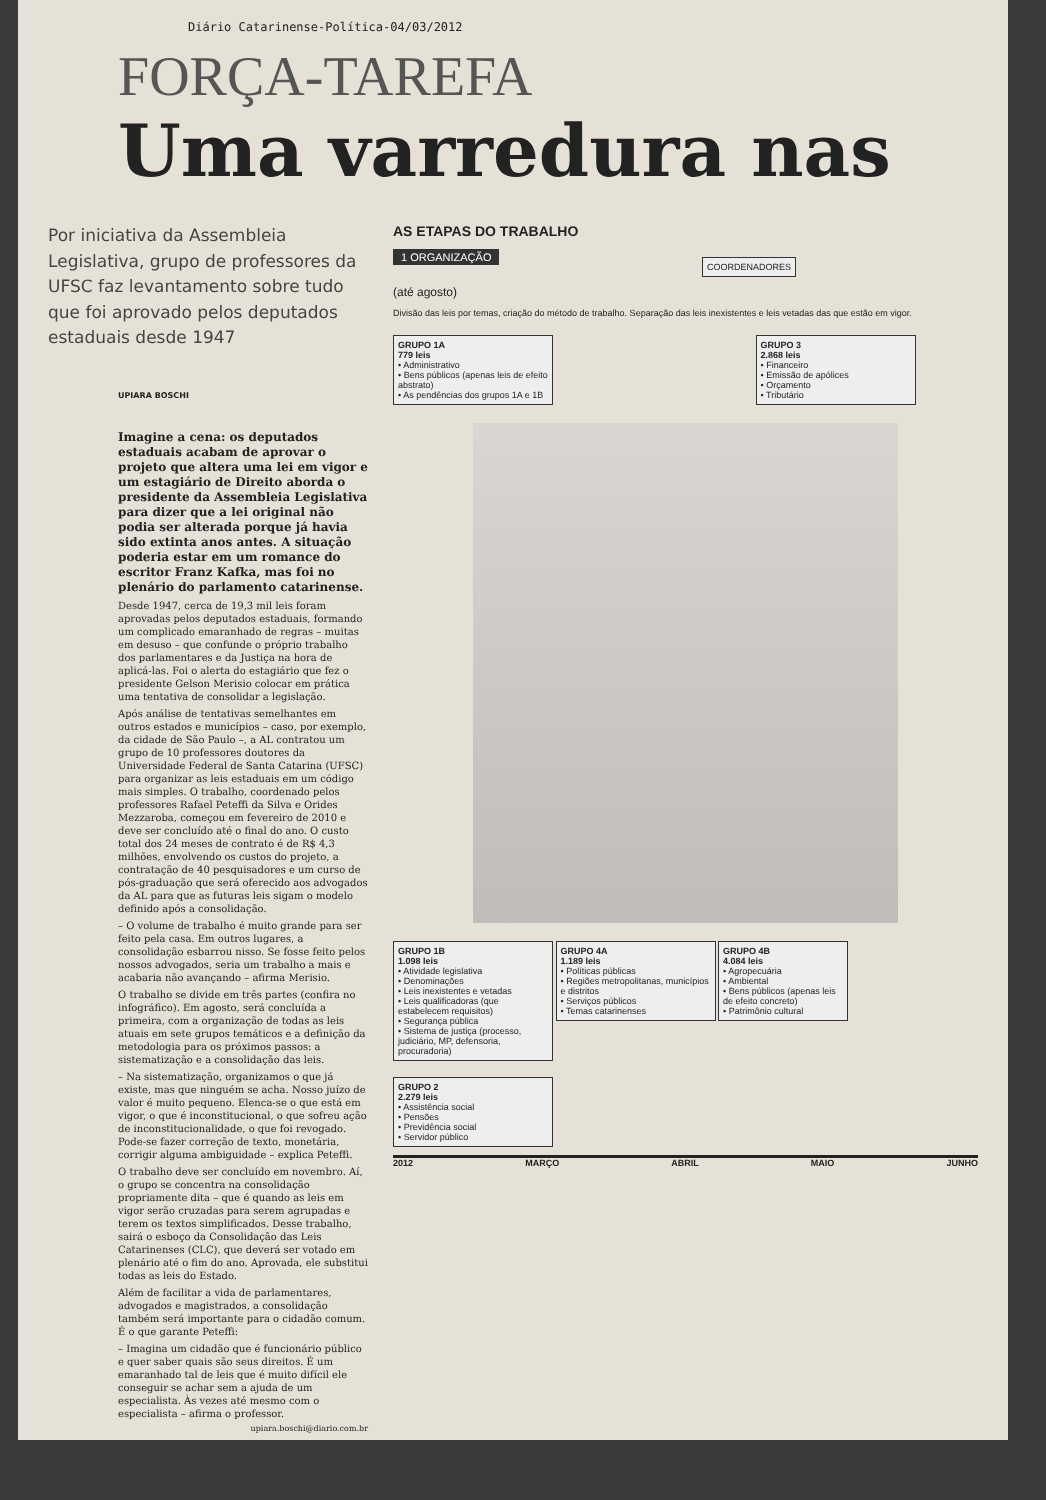Diário Catarinense-Política-04/03/2012
FORÇA-TAREFA
Uma varredura nas
Por iniciativa da Assembleia Legislativa, grupo de professores da UFSC faz levantamento sobre tudo que foi aprovado pelos deputados estaduais desde 1947
UPIARA BOSCHI
Imagine a cena: os deputados estaduais acabam de aprovar o projeto que altera uma lei em vigor e um estagiário de Direito aborda o presidente da Assembleia Legislativa para dizer que a lei original não podia ser alterada porque já havia sido extinta anos antes. A situação poderia estar em um romance do escritor Franz Kafka, mas foi no plenário do parlamento catarinense.
Desde 1947, cerca de 19,3 mil leis foram aprovadas pelos deputados estaduais, formando um complicado emaranhado de regras – muitas em desuso – que confunde o próprio trabalho dos parlamentares e da Justiça na hora de aplicá-las. Foi o alerta do estagiário que fez o presidente Gelson Merisio colocar em prática uma tentativa de consolidar a legislação.
Após análise de tentativas semelhantes em outros estados e municípios – caso, por exemplo, da cidade de São Paulo –, a AL contratou um grupo de 10 professores doutores da Universidade Federal de Santa Catarina (UFSC) para organizar as leis estaduais em um código mais simples. O trabalho, coordenado pelos professores Rafael Peteffi da Silva e Orides Mezzaroba, começou em fevereiro de 2010 e deve ser concluído até o final do ano. O custo total dos 24 meses de contrato é de R$ 4,3 milhões, envolvendo os custos do projeto, a contratação de 40 pesquisadores e um curso de pós-graduação que será oferecido aos advogados da AL para que as futuras leis sigam o modelo definido após a consolidação.
– O volume de trabalho é muito grande para ser feito pela casa. Em outros lugares, a consolidação esbarrou nisso. Se fosse feito pelos nossos advogados, seria um trabalho a mais e acabaria não avançando – afirma Merisio.
O trabalho se divide em três partes (confira no infográfico). Em agosto, será concluída a primeira, com a organização de todas as leis atuais em sete grupos temáticos e a definição da metodologia para os próximos passos: a sistematização e a consolidação das leis.
– Na sistematização, organizamos o que já existe, mas que ninguém se acha. Nosso juízo de valor é muito pequeno. Elenca-se o que está em vigor, o que é inconstitucional, o que sofreu ação de inconstitucionalidade, o que foi revogado. Pode-se fazer correção de texto, monetária, corrigir alguma ambiguidade – explica Peteffi.
O trabalho deve ser concluído em novembro. Aí, o grupo se concentra na consolidação propriamente dita – que é quando as leis em vigor serão cruzadas para serem agrupadas e terem os textos simplificados. Desse trabalho, sairá o esboço da Consolidação das Leis Catarinenses (CLC), que deverá ser votado em plenário até o fim do ano. Aprovada, ele substitui todas as leis do Estado.
Além de facilitar a vida de parlamentares, advogados e magistrados, a consolidação também será importante para o cidadão comum. É o que garante Peteffi:
– Imagina um cidadão que é funcionário público e quer saber quais são seus direitos. É um emaranhado tal de leis que é muito difícil ele conseguir se achar sem a ajuda de um especialista. Às vezes até mesmo com o especialista – afirma o professor.
upiara.boschi@diario.com.br
AS ETAPAS DO TRABALHO
1 ORGANIZAÇÃO COORDENADORES
(até agosto)
Divisão das leis por temas, criação do método de trabalho. Separação das leis inexistentes e leis vetadas das que estão em vigor.
GRUPO 1A
779 leis
• Administrativo
• Bens públicos (apenas leis de efeito abstrato)
• As pendências dos grupos 1A e 1B
GRUPO 3
2.868 leis
• Financeiro
• Emissão de apólices
• Orçamento
• Tributário
GRUPO 1B
1.098 leis
• Atividade legislativa
• Denominações
• Leis inexistentes e vetadas
• Leis qualificadoras (que estabelecem requisitos)
• Segurança pública
• Sistema de justiça (processo, judiciário, MP, defensoria, procuradoria)
GRUPO 4A
1.189 leis
• Políticas públicas
• Regiões metropolitanas, municípios e distritos
• Serviços públicos
• Temas catarinenses
GRUPO 4B
4.084 leis
• Agropecuária
• Ambiental
• Bens públicos (apenas leis de efeito concreto)
• Patrimônio cultural
GRUPO 2
2.279 leis
• Assistência social
• Pensões
• Previdência social
• Servidor público
2012 MARÇO ABRIL MAIO JUNHO